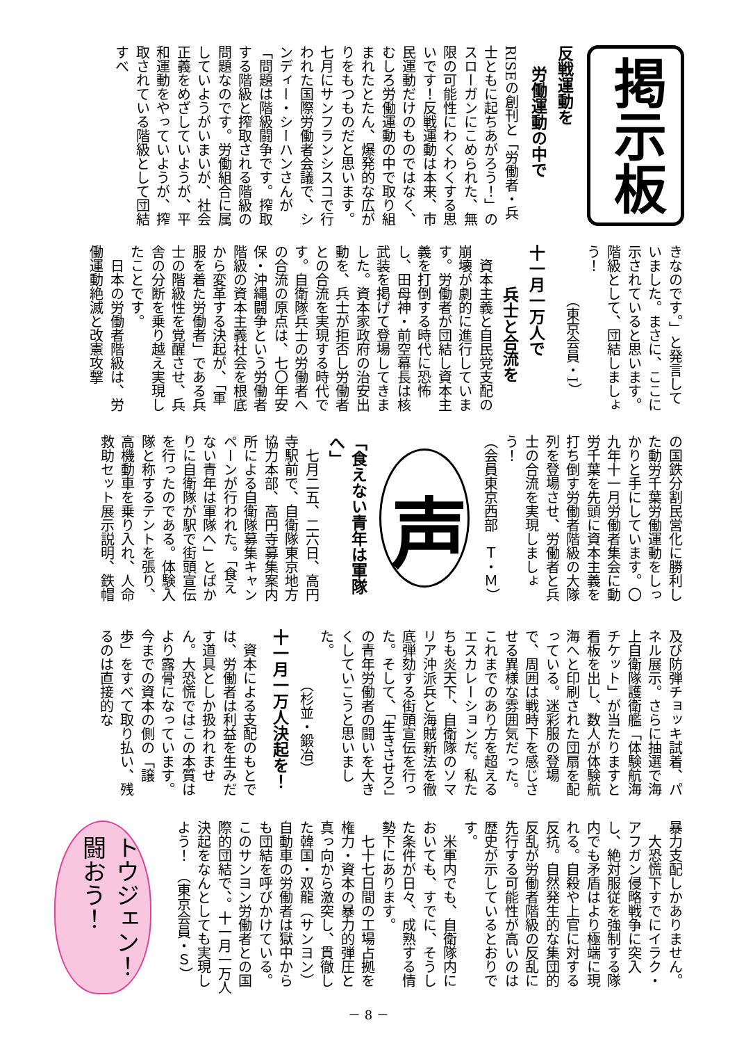掲示板
反戦運動を
労働運動の中で
RISEの創刊と「労働者・兵士ともに起ちあがろう！」のスローガンにこめられた、無限の可能性にわくわくする思いです！反戦運動は本来、市民運動だけのものではなく、むしろ労働運動の中で取り組まれたとたん、爆発的な広がりをもつものだと思います。七月にサンフランシスコで行われた国際労働者会議で、シンディー・シーハンさんが「問題は階級闘争です。搾取する階級と搾取される階級の問題なのです。労働組合に属していようがいまいが、社会正義をめざしていようが、平和運動をやっていようが、搾取されている階級として団結すべ
きなのです。」と発言していました。まさに、ここに示されていると思います。階級として、団結しましょう！
（東京会員・I）
十一月一万人で
兵士と合流を
　資本主義と自民党支配の崩壊が劇的に進行しています。労働者が団結し資本主義を打倒する時代に恐怖し、田母神・前空幕長は核武装を掲げて登場してきました。資本家政府の治安出動を、兵士が拒否し労働者との合流を実現する時代です。自衛隊兵士の労働者への合流の原点は、七〇年安保・沖縄闘争という労働者階級の資本主義社会を根底から変革する決起が、「軍服を着た労働者」である兵士の階級性を覚醒させ、兵舎の分断を乗り越え実現したことです。
　日本の労働者階級は、労働運動絶滅と改憲攻撃
の国鉄分割民営化に勝利した動労千葉労働運動をしっかりと手にしています。〇九年十一月労働者集会に動労千葉を先頭に資本主義を打ち倒す労働者階級の大隊列を登場させ、労働者と兵士の合流を実現しましょう！
（会員東京西部　Ｔ・Ｍ）
声
「食えない青年は軍隊へ」
　七月二五、二六日、高円寺駅前で、自衛隊東京地方協力本部、高円寺募集案内所による自衛隊募集キャンペーンが行われた。「食えない青年は軍隊へ」とばかりに自衛隊が駅で街頭宣伝を行ったのである。体験入隊と称するテントを張り、高機動車を乗り入れ、人命救助セット展示説明、鉄帽
及び防弾チョッキ試着、パネル展示。さらに抽選で海上自衛隊護衛艦「体験航海チケット」が当たりますと看板を出し、数人が体験航海へと印刷された団扇を配っている。迷彩服の登場で、周囲は戦時下を感じさせる異様な雰囲気だった。これまでのあり方を超えるエスカレーションだ。私たちも炎天下、自衛隊のソマリア沖派兵と海賊新法を徹底弾劾する街頭宣伝を行った。そして、「生きさせろ」の青年労働者の闘いを大きくしていこうと思いました。
（杉並・鍛冶）
十一月一万人決起を！
　資本による支配のもとでは、労働者は利益を生みだす道具としか扱われません。大恐慌ではこの本質はより露骨になっています。今までの資本の側の「譲歩」をすべて取り払い、残るのは直接的な
暴力支配しかありません。
　大恐慌下すでにイラク・アフガン侵略戦争に突入し、絶対服従を強制する隊内でも矛盾はより極端に現れる。自殺や上官に対する反抗。自然発生的な集団的反乱が労働者階級の反乱に先行する可能性が高いのは歴史が示しているとおりです。
　米軍内でも、自衛隊内においても、すでに、そうした条件が日々、成熟する情勢下にあります。
　七十七日間の工場占拠を権力・資本の暴力的弾圧と真っ向から激突し、貫徹した韓国・双龍（サンヨン）自動車の労働者は獄中からも団結を呼びかけている。このサンヨン労働者との国際的団結で、。十一月一万人決起をなんとしても実現しよう！　（東京会員・Ｓ）
トウジェン！ 闘おう！
－ 8 －